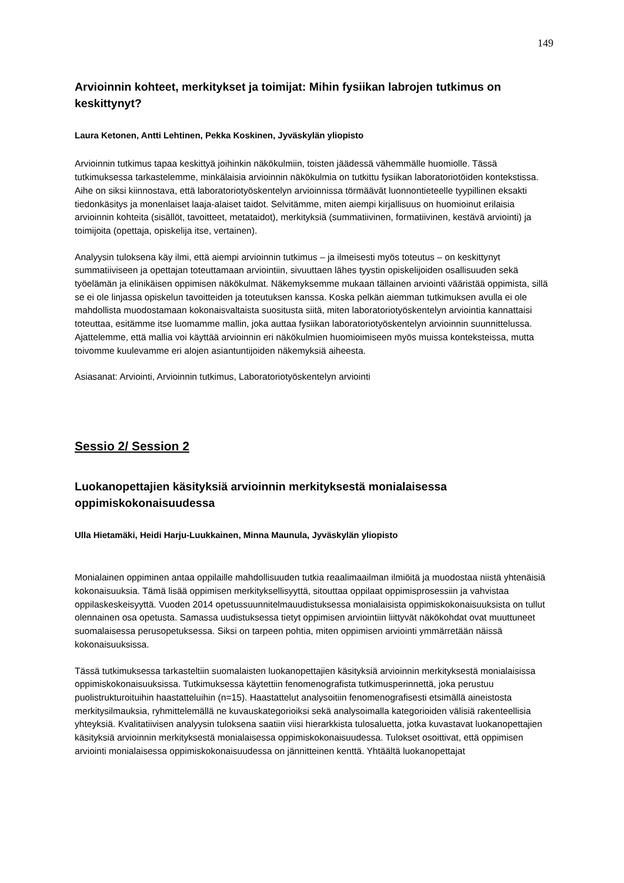149
Arvioinnin kohteet, merkitykset ja toimijat: Mihin fysiikan labrojen tutkimus on keskittynyt?
Laura Ketonen, Antti Lehtinen, Pekka Koskinen, Jyväskylän yliopisto
Arvioinnin tutkimus tapaa keskittyä joihinkin näkökulmiin, toisten jäädessä vähemmälle huomiolle. Tässä tutkimuksessa tarkastelemme, minkälaisia arvioinnin näkökulmia on tutkittu fysiikan laboratoriotöiden kontekstissa. Aihe on siksi kiinnostava, että laboratoriotyöskentelyn arvioinnissa törmäävät luonnontieteelle tyypillinen eksakti tiedonkäsitys ja monenlaiset laaja-alaiset taidot. Selvitämme, miten aiempi kirjallisuus on huomioinut erilaisia arvioinnin kohteita (sisällöt, tavoitteet, metataidot), merkityksiä (summatiivinen, formatiivinen, kestävä arviointi) ja toimijoita (opettaja, opiskelija itse, vertainen).
Analyysin tuloksena käy ilmi, että aiempi arvioinnin tutkimus – ja ilmeisesti myös toteutus – on keskittynyt summatiiviseen ja opettajan toteuttamaan arviointiin, sivuuttaen lähes tyystin opiskelijoiden osallisuuden sekä työelämän ja elinikäisen oppimisen näkökulmat. Näkemyksemme mukaan tällainen arviointi vääristää oppimista, sillä se ei ole linjassa opiskelun tavoitteiden ja toteutuksen kanssa. Koska pelkän aiemman tutkimuksen avulla ei ole mahdollista muodostamaan kokonaisvaltaista suositusta siitä, miten laboratoriotyöskentelyn arviointia kannattaisi toteuttaa, esitämme itse luomamme mallin, joka auttaa fysiikan laboratoriotyöskentelyn arvioinnin suunnittelussa. Ajattelemme, että mallia voi käyttää arvioinnin eri näkökulmien huomioimiseen myös muissa konteksteissa, mutta toivomme kuulevamme eri alojen asiantuntijoiden näkemyksiä aiheesta.
Asiasanat: Arviointi, Arvioinnin tutkimus, Laboratoriotyöskentelyn arviointi
Sessio 2/ Session 2
Luokanopettajien käsityksiä arvioinnin merkityksestä monialaisessa oppimiskokonaisuudessa
Ulla Hietamäki, Heidi Harju-Luukkainen, Minna Maunula, Jyväskylän yliopisto
Monialainen oppiminen antaa oppilaille mahdollisuuden tutkia reaalimaailman ilmiöitä ja muodostaa niistä yhtenäisiä kokonaisuuksia. Tämä lisää oppimisen merkityksellisyyttä, sitouttaa oppilaat oppimisprosessiin ja vahvistaa oppilaskeskeisyyttä. Vuoden 2014 opetussuunnitelmauudistuksessa monialaisista oppimiskokonaisuuksista on tullut olennainen osa opetusta. Samassa uudistuksessa tietyt oppimisen arviointiin liittyvät näkökohdat ovat muuttuneet suomalaisessa perusopetuksessa. Siksi on tarpeen pohtia, miten oppimisen arviointi ymmärretään näissä kokonaisuuksissa.
Tässä tutkimuksessa tarkasteltiin suomalaisten luokanopettajien käsityksiä arvioinnin merkityksestä monialaisissa oppimiskokonaisuuksissa. Tutkimuksessa käytettiin fenomenografista tutkimusperinnettä, joka perustuu puolistrukturoituihin haastatteluihin (n=15). Haastattelut analysoitiin fenomenografisesti etsimällä aineistosta merkitysilmauksia, ryhmittelemällä ne kuvauskategorioiksi sekä analysoimalla kategorioiden välisiä rakenteellisia yhteyksiä. Kvalitatiivisen analyysin tuloksena saatiin viisi hierarkkista tulosaluetta, jotka kuvastavat luokanopettajien käsityksiä arvioinnin merkityksestä monialaisessa oppimiskokonaisuudessa. Tulokset osoittivat, että oppimisen arviointi monialaisessa oppimiskokonaisuudessa on jännitteinen kenttä. Yhtäältä luokanopettajat